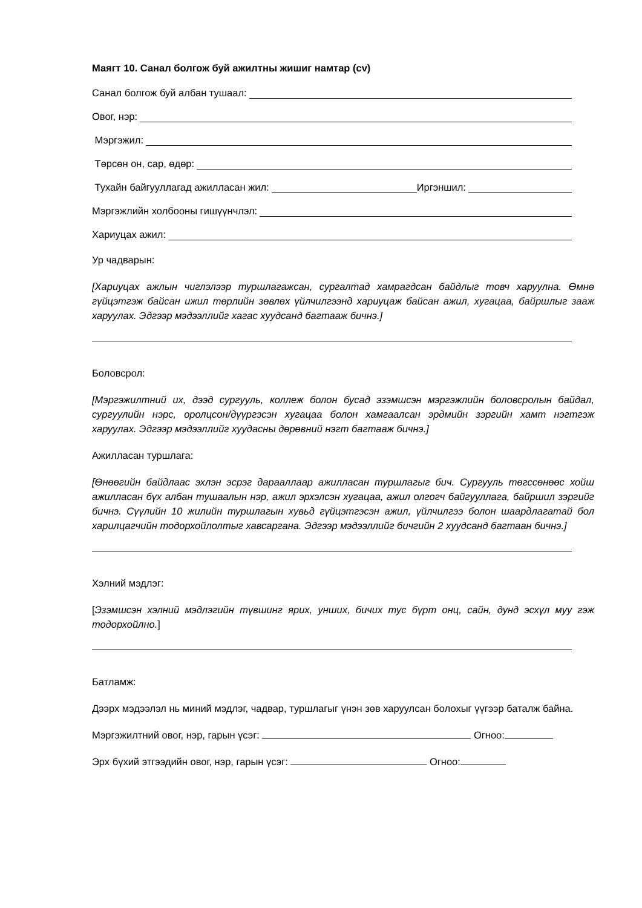Маягт 10. Санал болгож буй ажилтны жишиг намтар (cv)
Санал болгож буй албан тушаал:
Овог, нэр:
Мэргэжил:
Төрсөн он, сар, өдөр:
Тухайн байгууллагад ажилласан жил: Иргэншил:
Мэргэжлийн холбооны гишүүнчлэл:
Хариуцах ажил:
Ур чадварын:
[Хариуцах ажлын чиглэлээр туршлагажсан, сургалтад хамрагдсан байдлыг товч харуулна. Өмнө гүйцэтгэж байсан ижил төрлийн зөвлөх үйлчилгээнд хариуцаж байсан ажил, хугацаа, байршлыг зааж харуулах. Эдгээр мэдээллийг хагас хуудсанд багтааж бичнэ.]
Боловсрол:
[Мэргэжилтний их, дээд сургууль, коллеж болон бусад эзэмшсэн мэргэжлийн боловсролын байдал, сургуулийн нэрс, оролцсон/дүүргэсэн хугацаа болон хамгаалсан эрдмийн зэргийн хамт нэгтгэж харуулах. Эдгээр мэдээллийг хуудасны дөрөвний нэгт багтааж бичнэ.]
Ажилласан туршлага:
[Өнөөгийн байдлаас эхлэн эсрэг дарааллаар ажилласан туршлагыг бич. Сургууль төгссөнөөс хойш ажилласан бүх албан тушаалын нэр, ажил эрхэлсэн хугацаа, ажил олгогч байгууллага, байршил зэргийг бичнэ. Сүүлийн 10 жилийн туршлагын хувьд гүйцэтгэсэн ажил, үйлчилгээ болон шаардлагатай бол харилцагчийн тодорхойлолтыг хавсаргана. Эдгээр мэдээллийг бичгийн 2 хуудсанд багтаан бичнэ.]
Хэлний мэдлэг:
[Эзэмшсэн хэлний мэдлэгийн түвшинг ярих, унших, бичих тус бүрт онц, сайн, дунд эсхүл муу гэж тодорхойлно.]
Батламж:
Дээрх мэдээлэл нь миний мэдлэг, чадвар, туршлагыг үнэн зөв харуулсан болохыг үүгээр баталж байна.
Мэргэжилтний овог, нэр, гарын үсэг: Огноо:
Эрх бүхий этгээдийн овог, нэр, гарын үсэг: Огноо: